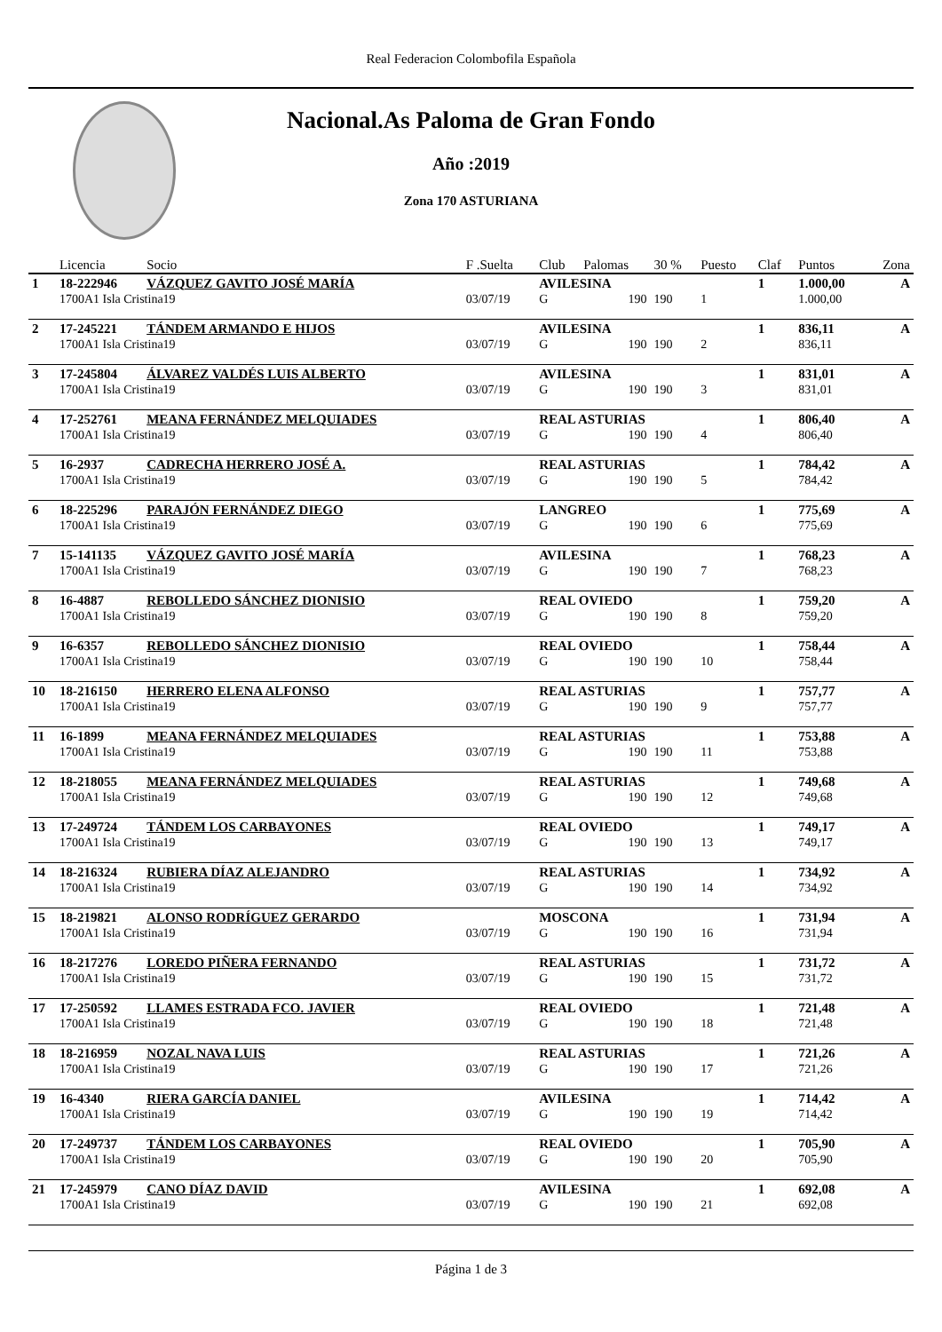Real Federacion Colombofila Española
Nacional.As Paloma de Gran Fondo
Año :2019
Zona 170 ASTURIANA
| | Licencia | Socio | F .Suelta | Club | Palomas | 30 % | Puesto | Claf | Puntos | Zona |
| --- | --- | --- | --- | --- | --- | --- | --- | --- | --- | --- |
| 1 | 18-222946 | VÁZQUEZ GAVITO JOSÉ MARÍA | | AVILESINA | | | | 1 | 1.000,00 | A |
| | 1700A1 Isla Cristina19 | | 03/07/19 | G | 190 | 190 | 1 | | 1.000,00 | |
| 2 | 17-245221 | TÁNDEM ARMANDO E HIJOS | | AVILESINA | | | | 1 | 836,11 | A |
| | 1700A1 Isla Cristina19 | | 03/07/19 | G | 190 | 190 | 2 | | 836,11 | |
| 3 | 17-245804 | ÁLVAREZ VALDÉS LUIS ALBERTO | | AVILESINA | | | | 1 | 831,01 | A |
| | 1700A1 Isla Cristina19 | | 03/07/19 | G | 190 | 190 | 3 | | 831,01 | |
| 4 | 17-252761 | MEANA FERNÁNDEZ MELQUIADES | | REAL ASTURIAS | | | | 1 | 806,40 | A |
| | 1700A1 Isla Cristina19 | | 03/07/19 | G | 190 | 190 | 4 | | 806,40 | |
| 5 | 16-2937 | CADRECHA HERRERO JOSÉ A. | | REAL ASTURIAS | | | | 1 | 784,42 | A |
| | 1700A1 Isla Cristina19 | | 03/07/19 | G | 190 | 190 | 5 | | 784,42 | |
| 6 | 18-225296 | PARAJÓN FERNÁNDEZ DIEGO | | LANGREO | | | | 1 | 775,69 | A |
| | 1700A1 Isla Cristina19 | | 03/07/19 | G | 190 | 190 | 6 | | 775,69 | |
| 7 | 15-141135 | VÁZQUEZ GAVITO JOSÉ MARÍA | | AVILESINA | | | | 1 | 768,23 | A |
| | 1700A1 Isla Cristina19 | | 03/07/19 | G | 190 | 190 | 7 | | 768,23 | |
| 8 | 16-4887 | REBOLLEDO SÁNCHEZ DIONISIO | | REAL OVIEDO | | | | 1 | 759,20 | A |
| | 1700A1 Isla Cristina19 | | 03/07/19 | G | 190 | 190 | 8 | | 759,20 | |
| 9 | 16-6357 | REBOLLEDO SÁNCHEZ DIONISIO | | REAL OVIEDO | | | | 1 | 758,44 | A |
| | 1700A1 Isla Cristina19 | | 03/07/19 | G | 190 | 190 | 10 | | 758,44 | |
| 10 | 18-216150 | HERRERO ELENA ALFONSO | | REAL ASTURIAS | | | | 1 | 757,77 | A |
| | 1700A1 Isla Cristina19 | | 03/07/19 | G | 190 | 190 | 9 | | 757,77 | |
| 11 | 16-1899 | MEANA FERNÁNDEZ MELQUIADES | | REAL ASTURIAS | | | | 1 | 753,88 | A |
| | 1700A1 Isla Cristina19 | | 03/07/19 | G | 190 | 190 | 11 | | 753,88 | |
| 12 | 18-218055 | MEANA FERNÁNDEZ MELQUIADES | | REAL ASTURIAS | | | | 1 | 749,68 | A |
| | 1700A1 Isla Cristina19 | | 03/07/19 | G | 190 | 190 | 12 | | 749,68 | |
| 13 | 17-249724 | TÁNDEM LOS CARBAYONES | | REAL OVIEDO | | | | 1 | 749,17 | A |
| | 1700A1 Isla Cristina19 | | 03/07/19 | G | 190 | 190 | 13 | | 749,17 | |
| 14 | 18-216324 | RUBIERA DÍAZ ALEJANDRO | | REAL ASTURIAS | | | | 1 | 734,92 | A |
| | 1700A1 Isla Cristina19 | | 03/07/19 | G | 190 | 190 | 14 | | 734,92 | |
| 15 | 18-219821 | ALONSO RODRÍGUEZ GERARDO | | MOSCONA | | | | 1 | 731,94 | A |
| | 1700A1 Isla Cristina19 | | 03/07/19 | G | 190 | 190 | 16 | | 731,94 | |
| 16 | 18-217276 | LOREDO PIÑERA FERNANDO | | REAL ASTURIAS | | | | 1 | 731,72 | A |
| | 1700A1 Isla Cristina19 | | 03/07/19 | G | 190 | 190 | 15 | | 731,72 | |
| 17 | 17-250592 | LLAMES ESTRADA FCO. JAVIER | | REAL OVIEDO | | | | 1 | 721,48 | A |
| | 1700A1 Isla Cristina19 | | 03/07/19 | G | 190 | 190 | 18 | | 721,48 | |
| 18 | 18-216959 | NOZAL NAVA LUIS | | REAL ASTURIAS | | | | 1 | 721,26 | A |
| | 1700A1 Isla Cristina19 | | 03/07/19 | G | 190 | 190 | 17 | | 721,26 | |
| 19 | 16-4340 | RIERA GARCÍA DANIEL | | AVILESINA | | | | 1 | 714,42 | A |
| | 1700A1 Isla Cristina19 | | 03/07/19 | G | 190 | 190 | 19 | | 714,42 | |
| 20 | 17-249737 | TÁNDEM LOS CARBAYONES | | REAL OVIEDO | | | | 1 | 705,90 | A |
| | 1700A1 Isla Cristina19 | | 03/07/19 | G | 190 | 190 | 20 | | 705,90 | |
| 21 | 17-245979 | CANO DÍAZ DAVID | | AVILESINA | | | | 1 | 692,08 | A |
| | 1700A1 Isla Cristina19 | | 03/07/19 | G | 190 | 190 | 21 | | 692,08 | |
Página 1 de 3